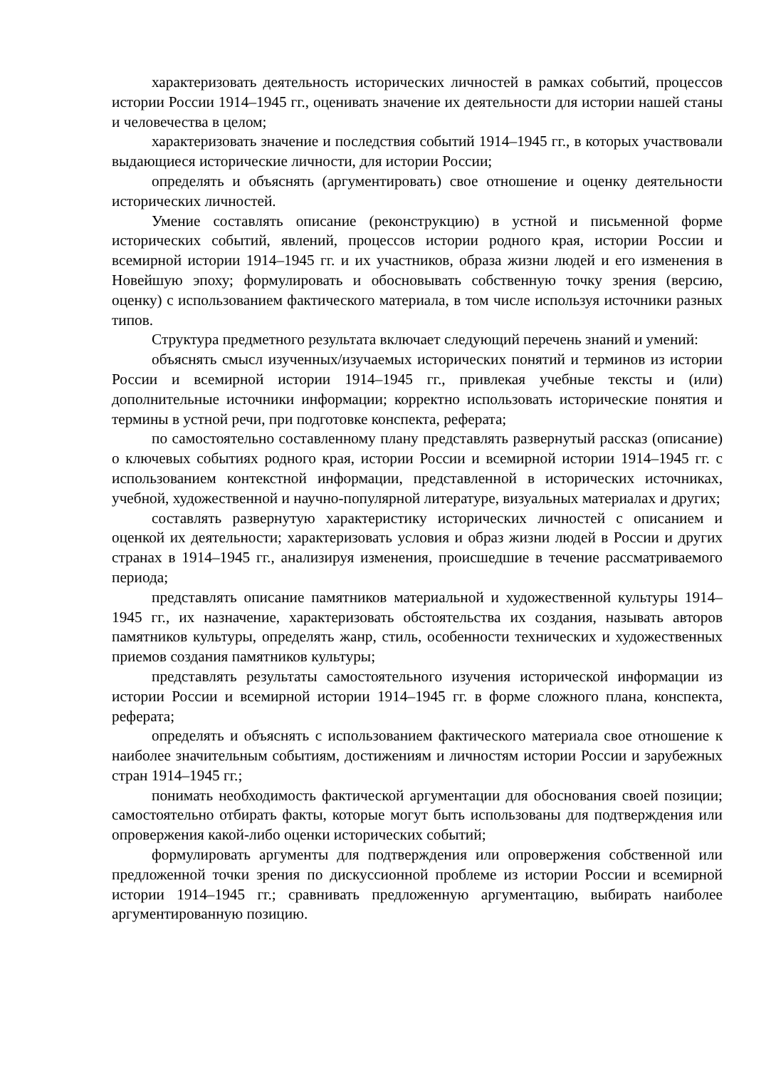характеризовать деятельность исторических личностей в рамках событий, процессов истории России 1914–1945 гг., оценивать значение их деятельности для истории нашей станы и человечества в целом;
характеризовать значение и последствия событий 1914–1945 гг., в которых участвовали выдающиеся исторические личности, для истории России;
определять и объяснять (аргументировать) свое отношение и оценку деятельности исторических личностей.
Умение составлять описание (реконструкцию) в устной и письменной форме исторических событий, явлений, процессов истории родного края, истории России и всемирной истории 1914–1945 гг. и их участников, образа жизни людей и его изменения в Новейшую эпоху; формулировать и обосновывать собственную точку зрения (версию, оценку) с использованием фактического материала, в том числе используя источники разных типов.
Структура предметного результата включает следующий перечень знаний и умений:
объяснять смысл изученных/изучаемых исторических понятий и терминов из истории России и всемирной истории 1914–1945 гг., привлекая учебные тексты и (или) дополнительные источники информации; корректно использовать исторические понятия и термины в устной речи, при подготовке конспекта, реферата;
по самостоятельно составленному плану представлять развернутый рассказ (описание) о ключевых событиях родного края, истории России и всемирной истории 1914–1945 гг. с использованием контекстной информации, представленной в исторических источниках, учебной, художественной и научно-популярной литературе, визуальных материалах и других;
составлять развернутую характеристику исторических личностей с описанием и оценкой их деятельности; характеризовать условия и образ жизни людей в России и других странах в 1914–1945 гг., анализируя изменения, происшедшие в течение рассматриваемого периода;
представлять описание памятников материальной и художественной культуры 1914–1945 гг., их назначение, характеризовать обстоятельства их создания, называть авторов памятников культуры, определять жанр, стиль, особенности технических и художественных приемов создания памятников культуры;
представлять результаты самостоятельного изучения исторической информации из истории России и всемирной истории 1914–1945 гг. в форме сложного плана, конспекта, реферата;
определять и объяснять с использованием фактического материала свое отношение к наиболее значительным событиям, достижениям и личностям истории России и зарубежных стран 1914–1945 гг.;
понимать необходимость фактической аргументации для обоснования своей позиции; самостоятельно отбирать факты, которые могут быть использованы для подтверждения или опровержения какой-либо оценки исторических событий;
формулировать аргументы для подтверждения или опровержения собственной или предложенной точки зрения по дискуссионной проблеме из истории России и всемирной истории 1914–1945 гг.; сравнивать предложенную аргументацию, выбирать наиболее аргументированную позицию.